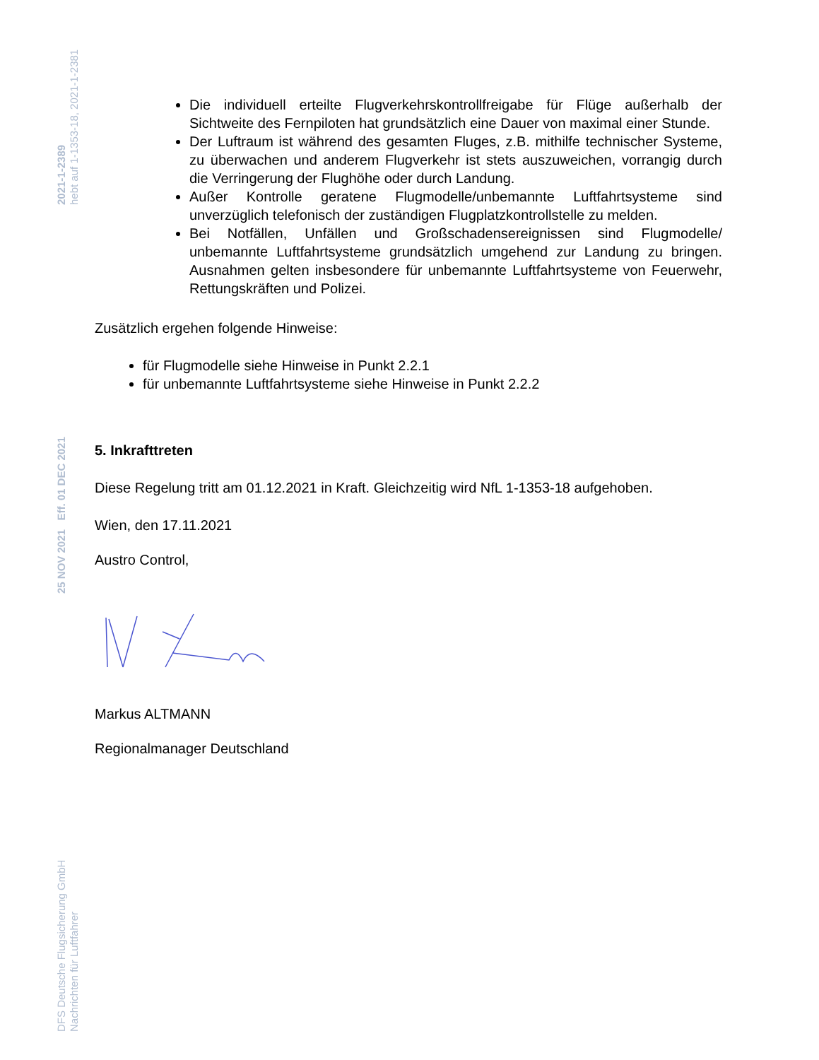2021-1-2389
hebt auf 1-1353-18, 2021-1-2381
25 NOV 2021 Eff. 01 DEC 2021
DFS Deutsche Flugsicherung GmbH
Nachrichten für Luftfahrer
Die individuell erteilte Flugverkehrskontrollfreigabe für Flüge außerhalb der Sichtweite des Fernpiloten hat grundsätzlich eine Dauer von maximal einer Stunde.
Der Luftraum ist während des gesamten Fluges, z.B. mithilfe technischer Systeme, zu überwachen und anderem Flugverkehr ist stets auszuweichen, vorrangig durch die Verringerung der Flughöhe oder durch Landung.
Außer Kontrolle geratene Flugmodelle/unbemannte Luftfahrtsysteme sind unverzüglich telefonisch der zuständigen Flugplatzkontrollstelle zu melden.
Bei Notfällen, Unfällen und Großschadensereignissen sind Flugmodelle/ unbemannte Luftfahrtsysteme grundsätzlich umgehend zur Landung zu bringen. Ausnahmen gelten insbesondere für unbemannte Luftfahrtsysteme von Feuerwehr, Rettungskräften und Polizei.
Zusätzlich ergehen folgende Hinweise:
für Flugmodelle siehe Hinweise in Punkt 2.2.1
für unbemannte Luftfahrtsysteme siehe Hinweise in Punkt 2.2.2
5. Inkrafttreten
Diese Regelung tritt am 01.12.2021 in Kraft. Gleichzeitig wird NfL 1-1353-18 aufgehoben.
Wien, den 17.11.2021
Austro Control,
Markus ALTMANN
Regionalmanager Deutschland